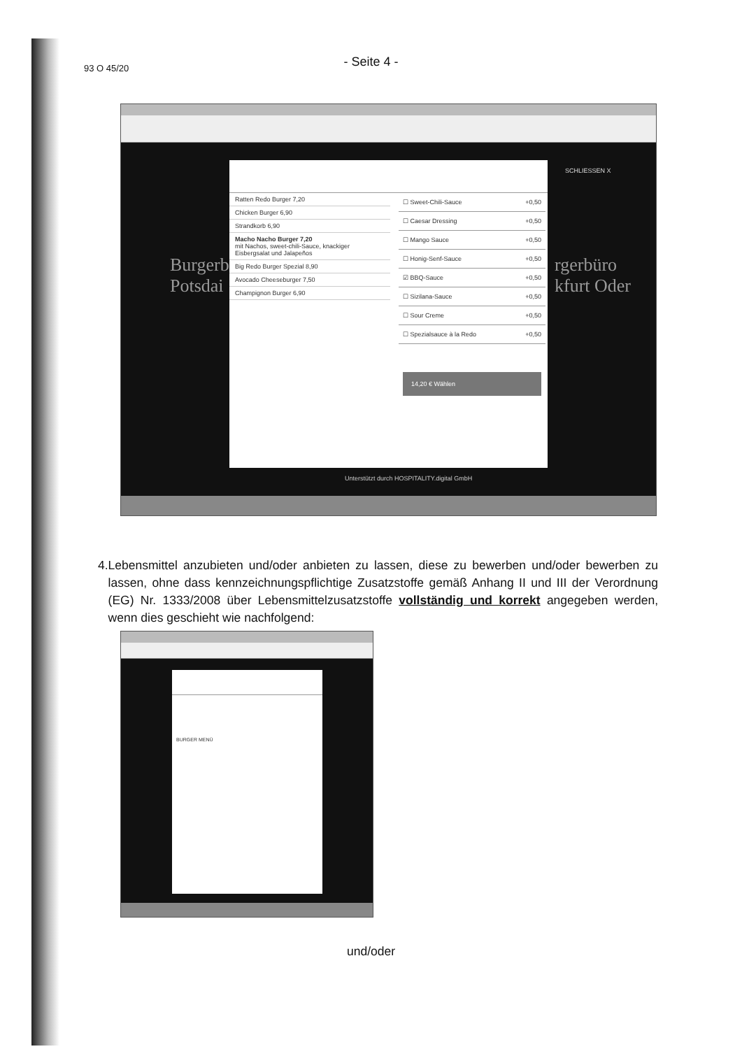93 O 45/20
- Seite 4 -
Burgerbi
Potsdai
rgerbüro
kfurt Oder
SCHLIESSEN X
Ratten Redo Burger 7,20
Chicken Burger 6,90
Strandkorb 6,90
Macho Nacho Burger 7,20
mit Nachos, sweet-chili-Sauce, knackiger Eisbergsalat und Jalapeños
Big Redo Burger Spezial 8,90
Avocado Cheeseburger 7,50
Champignon Burger 6,90
☐ Sweet-Chili-Sauce +0,50
☐ Caesar Dressing +0,50
☐ Mango Sauce +0,50
☐ Honig-Senf-Sauce +0,50
☑ BBQ-Sauce +0,50
☐ Sizilana-Sauce +0,50
☐ Sour Creme +0,50
☐ Spezialsauce à la Redo +0,50
14,20 € Wählen
Unterstützt durch HOSPITALITY.digital GmbH
4. Lebensmittel anzubieten und/oder anbieten zu lassen, diese zu bewerben und/oder bewerben zu lassen, ohne dass kennzeichnungspflichtige Zusatzstoffe gemäß Anhang II und III der Verordnung (EG) Nr. 1333/2008 über Lebensmittelzusatzstoffe vollständig und korrekt angegeben werden, wenn dies geschieht wie nachfolgend:
BURGER MENÜ
und/oder